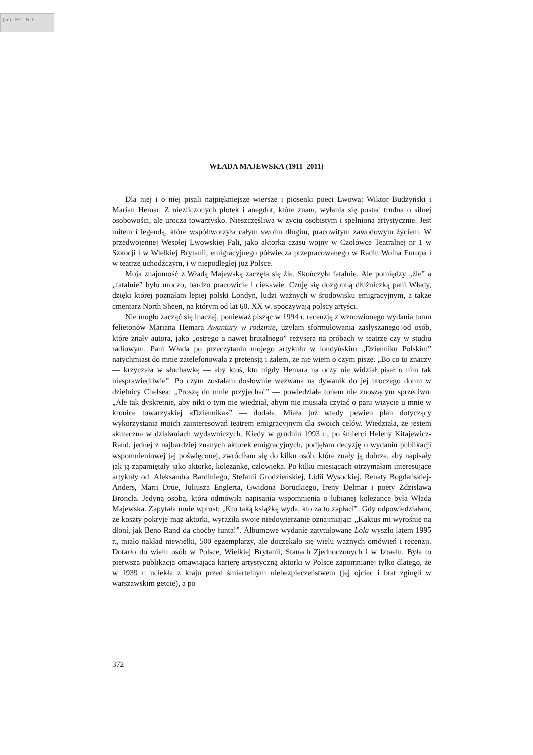(cc) BY ND
WŁADA MAJEWSKA (1911–2011)
Dla niej i o niej pisali najpiękniejsze wiersze i piosenki poeci Lwowa: Wiktor Budzyński i Marian Hemar. Z niezliczonych plotek i anegdot, które znam, wyłania się postać trudna o silnej osobowości, ale urocza towarzysko. Nieszczęśliwa w życiu osobistym i spełniona artystycznie. Jest mitem i legendą, które współtworzyła całym swoim długim, pracowitym zawodowym życiem. W przedwojennej Wesołej Lwowskiej Fali, jako aktorka czasu wojny w Czołówce Teatralnej nr 1 w Szkocji i w Wielkiej Brytanii, emigracyjnego półwiecza przepracowanego w Radiu Wolna Europa i w teatrze uchodźczym, i w niepodległej już Polsce.
Moja znajomość z Władą Majewską zaczęła się źle. Skończyła fatalnie. Ale pomiędzy „źle” a „fatalnie” było uroczo, bardzo pracowicie i ciekawie. Czuję się dozgonną dłużniczką pani Włady, dzięki której poznałam lepiej polski Londyn, ludzi ważnych w środowisku emigracyjnym, a także cmentarz North Sheen, na którym od lat 60. XX w. spoczywają polscy artyści.
Nie mogło zacząć się inaczej, ponieważ pisząc w 1994 r. recenzję z wznowionego wydania tomu felietonów Mariana Hemara Awantury w rodzinie, użyłam sformułowania zasłyszanego od osób, które znały autora, jako „ostrego a nawet brutalnego” reżysera na próbach w teatrze czy w studiu radiowym. Pani Włada po przeczytaniu mojego artykułu w londyńskim „Dzienniku Polskim” natychmiast do mnie zatelefonowała z pretensją i żalem, że nie wiem o czym piszę. „Bo co to znaczy — krzyczała w słuchawkę — aby ktoś, kto nigdy Hemara na oczy nie widział pisał o nim tak niesprawiedliwie”. Po czym zostałam dosłownie wezwana na dywanik do jej uroczego domu w dzielnicy Chelsea: „Proszę do mnie przyjechać” — powiedziała tonem nie znoszącym sprzeciwu. „Ale tak dyskretnie, aby nikt o tym nie wiedział, abym nie musiała czytać o pani wizycie u mnie w kronice towarzyskiej «Dziennika»” — dodała. Miała już wtedy pewien plan dotyczący wykorzystania moich zainteresowań teatrem emigracyjnym dla swoich celów. Wiedziała, że jestem skuteczna w działaniach wydawniczych. Kiedy w grudniu 1993 r., po śmierci Heleny Kitajewicz-Rand, jednej z najbardziej znanych aktorek emigracyjnych, podjęłam decyzję o wydaniu publikacji wspomnieniowej jej poświęconej, zwróciłam się do kilku osób, które znały ją dobrze, aby napisały jak ją zapamiętały jako aktorkę, koleżankę, człowieka. Po kilku miesiącach otrzymałam interesujące artykuły od: Aleksandra Bardiniego, Stefanii Grodzieńskiej, Lidii Wysockiej, Renaty Bogdańskiej-Anders, Marii Drue, Juliusza Englerta, Gwidona Boruckiego, Ireny Delmar i poety Zdzisława Broncla. Jedyną osobą, która odmówiła napisania wspomnienia o lubianej koleżance była Włada Majewska. Zapytała mnie wprost: „Kto taką książkę wyda, kto za to zapłaci”. Gdy odpowiedziałam, że koszty pokryje mąż aktorki, wyraziła swoje niedowierzanie oznajmiając: „Kaktus mi wyrośnie na dłoni, jak Beno Rand da choćby funta!”. Albumowe wydanie zatytułowane Lola wyszło latem 1995 r., miało nakład niewielki, 500 egzemplarzy, ale doczekało się wielu ważnych omówień i recenzji. Dotarło do wielu osób w Polsce, Wielkiej Brytanii, Stanach Zjednoczonych i w Izraelu. Była to pierwsza publikacja omawiająca karierę artystyczną aktorki w Polsce zapomnianej tylko dlatego, że w 1939 r. uciekła z kraju przed śmiertelnym niebezpieczeństwem (jej ojciec i brat zginęli w warszawskim getcie), a po
372